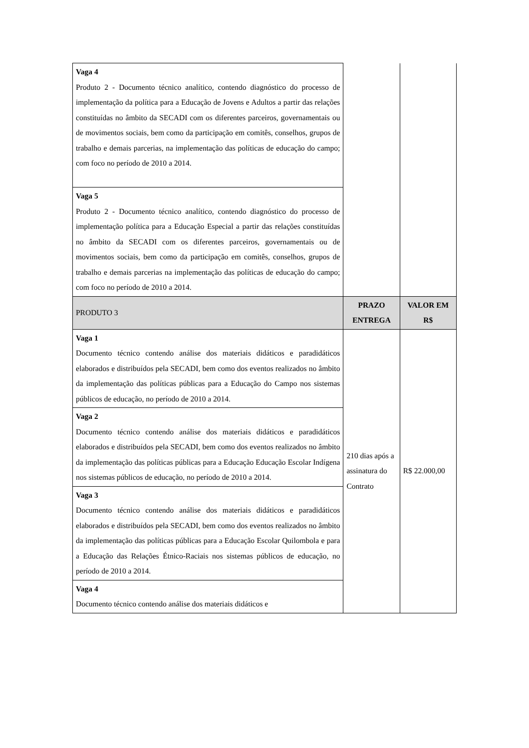| Vaga 4 Produto 2 - Documento técnico analítico, contendo diagnóstico do processo de implementação da política para a Educação de Jovens e Adultos a partir das relações constituídas no âmbito da SECADI com os diferentes parceiros, governamentais ou de movimentos sociais, bem como da participação em comitês, conselhos, grupos de trabalho e demais parcerias, na implementação das políticas de educação do campo; com foco no período de 2010 a 2014. | | |
| Vaga 5 Produto 2 - Documento técnico analítico, contendo diagnóstico do processo de implementação política para a Educação Especial a partir das relações constituídas no âmbito da SECADI com os diferentes parceiros, governamentais ou de movimentos sociais, bem como da participação em comitês, conselhos, grupos de trabalho e demais parcerias na implementação das políticas de educação do campo; com foco no período de 2010 a 2014. | | |
| PRODUTO 3 | PRAZO ENTREGA | VALOR EM R$ |
| Vaga 1 Documento técnico contendo análise dos materiais didáticos e paradidáticos elaborados e distribuídos pela SECADI, bem como dos eventos realizados no âmbito da implementação das políticas públicas para a Educação do Campo nos sistemas públicos de educação, no período de 2010 a 2014. | 210 dias após a assinatura do Contrato | R$ 22.000,00 |
| Vaga 2 Documento técnico contendo análise dos materiais didáticos e paradidáticos elaborados e distribuídos pela SECADI, bem como dos eventos realizados no âmbito da implementação das políticas públicas para a Educação Educação Escolar Indígena nos sistemas públicos de educação, no período de 2010 a 2014. | | |
| Vaga 3 Documento técnico contendo análise dos materiais didáticos e paradidáticos elaborados e distribuídos pela SECADI, bem como dos eventos realizados no âmbito da implementação das políticas públicas para a Educação Escolar Quilombola e para a Educação das Relações Étnico-Raciais nos sistemas públicos de educação, no período de 2010 a 2014. | | |
| Vaga 4 Documento técnico contendo análise dos materiais didáticos e | | |